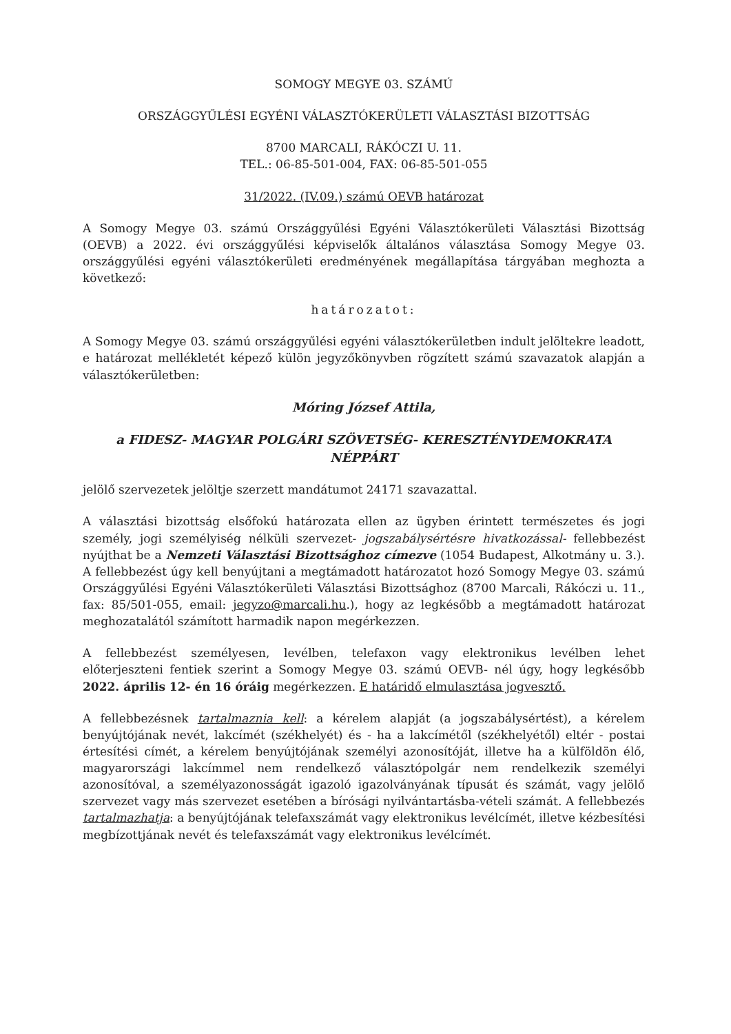SOMOGY MEGYE 03. SZÁMÚ
ORSZÁGGYŰLÉSI EGYÉNI VÁLASZTÓKERÜLETI VÁLASZTÁSI BIZOTTSÁG
8700 MARCALI, RÁKÓCZI U. 11.
TEL.: 06-85-501-004, FAX: 06-85-501-055
31/2022. (IV.09.) számú OEVB határozat
A Somogy Megye 03. számú Országgyűlési Egyéni Választókerületi Választási Bizottság (OEVB) a 2022. évi országgyűlési képviselők általános választása Somogy Megye 03. országgyűlési egyéni választókerületi eredményének megállapítása tárgyában meghozta a következő:
határozatot:
A Somogy Megye 03. számú országgyűlési egyéni választókerületben indult jelöltekre leadott, e határozat mellékletét képező külön jegyzőkönyvben rögzített számú szavazatok alapján a választókerületben:
Móring József Attila,
a FIDESZ- MAGYAR POLGÁRI SZÖVETSÉG- KERESZTÉNYDEMOKRATA NÉPPÁRT
jelölő szervezetek jelöltje szerzett mandátumot 24171 szavazattal.
A választási bizottság elsőfokú határozata ellen az ügyben érintett természetes és jogi személy, jogi személyiség nélküli szervezet- jogszabálysértésre hivatkozással- fellebbezést nyújthat be a Nemzeti Választási Bizottsághoz címezve (1054 Budapest, Alkotmány u. 3.). A fellebbezést úgy kell benyújtani a megtámadott határozatot hozó Somogy Megye 03. számú Országgyűlési Egyéni Választókerületi Választási Bizottsághoz (8700 Marcali, Rákóczi u. 11., fax: 85/501-055, email: jegyzo@marcali.hu.), hogy az legkésőbb a megtámadott határozat meghozatalától számított harmadik napon megérkezzen.
A fellebbezést személyesen, levélben, telefaxon vagy elektronikus levélben lehet előterjeszteni fentiek szerint a Somogy Megye 03. számú OEVB- nél úgy, hogy legkésőbb 2022. április 12- én 16 óráig megérkezzen. E határidő elmulasztása jogvesztő.
A fellebbezésnek tartalmaznia kell: a kérelem alapját (a jogszabálysértést), a kérelem benyújtójának nevét, lakcímét (székhelyét) és - ha a lakcímétől (székhelyétől) eltér - postai értesítési címét, a kérelem benyújtójának személyi azonosítóját, illetve ha a külföldön élő, magyarországi lakcímmel nem rendelkező választópolgár nem rendelkezik személyi azonosítóval, a személyazonosságát igazoló igazolványának típusát és számát, vagy jelölő szervezet vagy más szervezet esetében a bírósági nyilvántartásba-vételi számát. A fellebbezés tartalmazhatja: a benyújtójának telefaxszámát vagy elektronikus levélcímét, illetve kézbesítési megbízottjának nevét és telefaxszámát vagy elektronikus levélcímét.